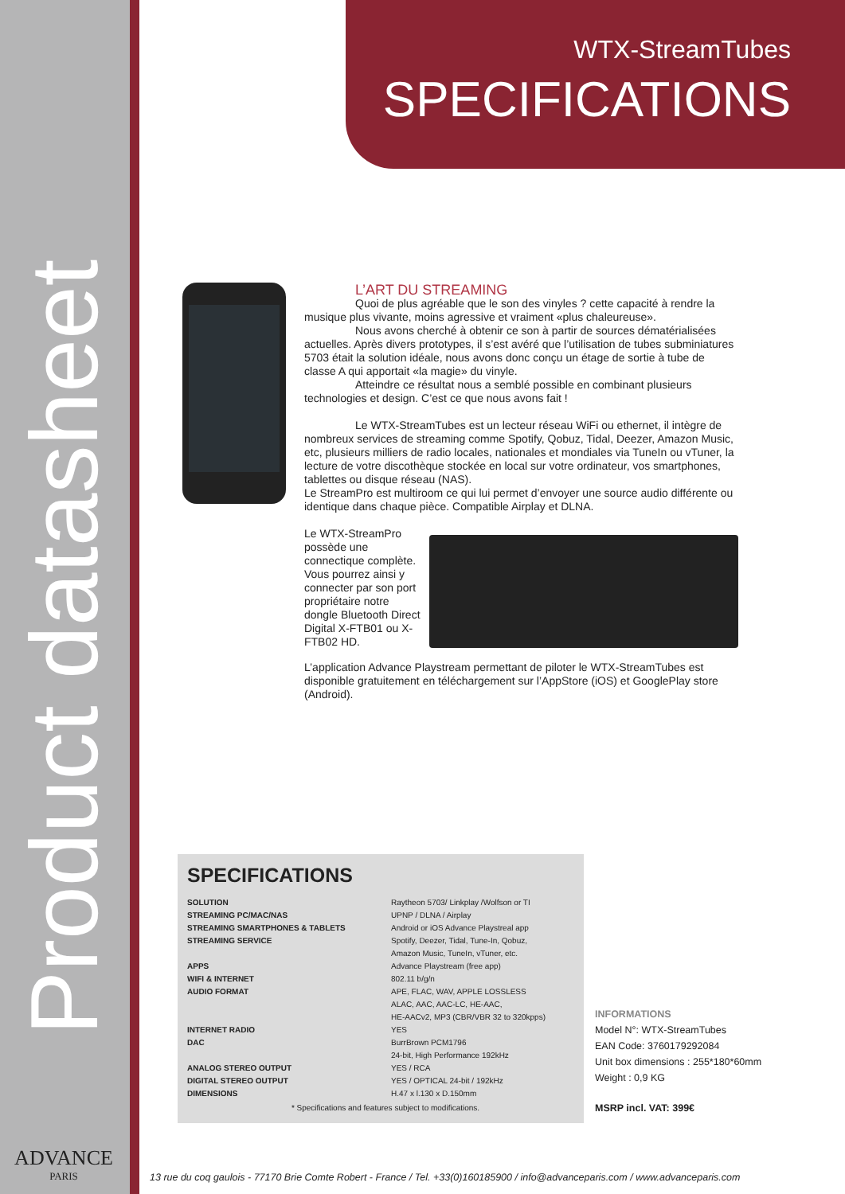Product datasheet
ADVANCE
PARIS
WTX-StreamTubes
SPECIFICATIONS
L’ART DU STREAMING
Quoi de plus agréable que le son des vinyles ? cette capacité à rendre la musique plus vivante, moins agressive et vraiment «plus chaleureuse».
Nous avons cherché à obtenir ce son à partir de sources dématérialisées actuelles. Après divers prototypes, il s’est avéré que l’utilisation de tubes subminiatures 5703 était la solution idéale, nous avons donc conçu un étage de sortie à tube de classe A qui apportait «la magie» du vinyle.
Atteindre ce résultat nous a semblé possible en combinant plusieurs technologies et design. C’est ce que nous avons fait !
Le WTX-StreamTubes est un lecteur réseau WiFi ou ethernet, il intègre de nombreux services de streaming comme Spotify, Qobuz, Tidal, Deezer, Amazon Music, etc, plusieurs milliers de radio locales, nationales et mondiales via TuneIn ou vTuner, la lecture de votre discothèque stockée en local sur votre ordinateur, vos smartphones, tablettes ou disque réseau (NAS).
Le StreamPro est multiroom ce qui lui permet d’envoyer une source audio différente ou identique dans chaque pièce. Compatible Airplay et DLNA.
Le WTX-StreamPro possède une connectique complète. Vous pourrez ainsi y connecter par son port propriétaire notre dongle Bluetooth Direct Digital X-FTB01 ou X-FTB02 HD.
L’application Advance Playstream permettant de piloter le WTX-StreamTubes est disponible gratuitement en téléchargement sur l’AppStore (iOS) et GooglePlay store (Android).
SPECIFICATIONS
| SOLUTION | Raytheon 5703/ Linkplay /Wolfson or TI |
| STREAMING PC/MAC/NAS | UPNP / DLNA / Airplay |
| STREAMING SMARTPHONES & TABLETS | Android or iOS Advance Playstreal app |
| STREAMING SERVICE | Spotify, Deezer, Tidal, Tune-In, Qobuz, |
| | Amazon Music, TuneIn, vTuner, etc. |
| APPS | Advance Playstream (free app) |
| WIFI & INTERNET | 802.11 b/g/n |
| AUDIO FORMAT | APE, FLAC, WAV, APPLE LOSSLESS |
| | ALAC, AAC, AAC-LC, HE-AAC, |
| | HE-AACv2, MP3 (CBR/VBR 32 to 320kpps) |
| INTERNET RADIO | YES |
| DAC | BurrBrown PCM1796 |
| | 24-bit, High Performance 192kHz |
| ANALOG STEREO OUTPUT | YES / RCA |
| DIGITAL STEREO OUTPUT | YES / OPTICAL 24-bit / 192kHz |
| DIMENSIONS | H.47 x l.130 x D.150mm |
* Specifications and features subject to modifications.
INFORMATIONS
Model N°: WTX-StreamTubes
EAN Code: 3760179292084
Unit box dimensions : 255*180*60mm
Weight : 0,9 KG
MSRP incl. VAT: 399€
13 rue du coq gaulois - 77170 Brie Comte Robert - France / Tel. +33(0)160185900 / info@advanceparis.com / www.advanceparis.com